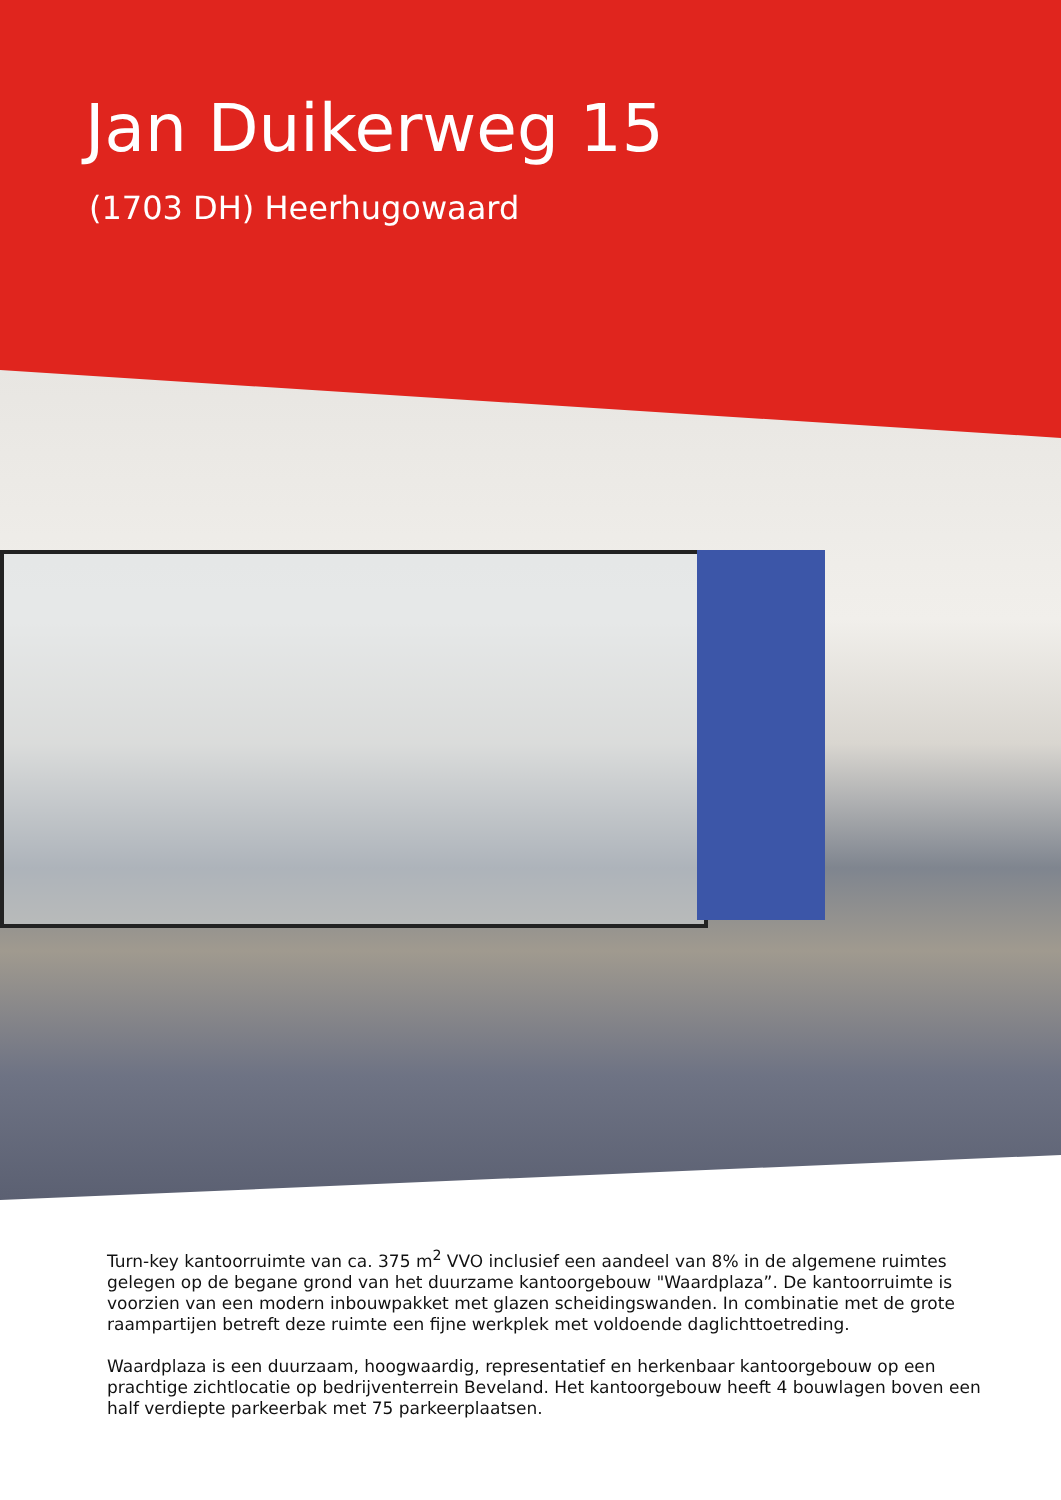Jan Duikerweg 15
(1703 DH) Heerhugowaard
Turn-key kantoorruimte van ca. 375 m<sup>2</sup> VVO inclusief een aandeel van 8% in de algemene ruimtes gelegen op de begane grond van het duurzame kantoorgebouw "Waardplaza”. De kantoorruimte is voorzien van een modern inbouwpakket met glazen scheidingswanden. In combinatie met de grote raampartijen betreft deze ruimte een fijne werkplek met voldoende daglichttoetreding.
Waardplaza is een duurzaam, hoogwaardig, representatief en herkenbaar kantoorgebouw op een prachtige zichtlocatie op bedrijventerrein Beveland. Het kantoorgebouw heeft 4 bouwlagen boven een half verdiepte parkeerbak met 75 parkeerplaatsen.